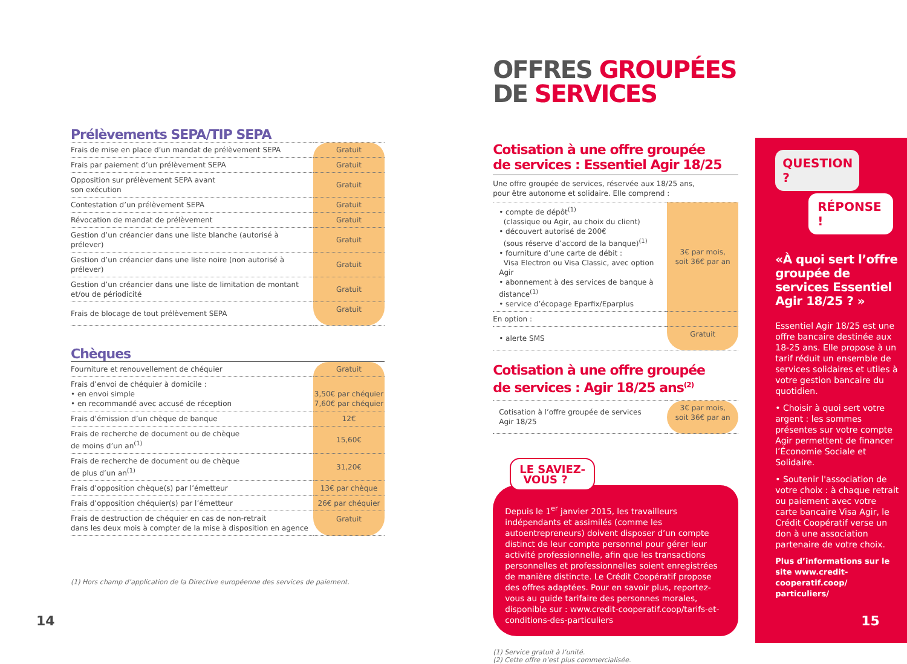Prélèvements SEPA/TIP SEPA
| Frais de mise en place d’un mandat de prélèvement SEPA | Gratuit |
| Frais par paiement d’un prélèvement SEPA | Gratuit |
| Opposition sur prélèvement SEPA avant son exécution | Gratuit |
| Contestation d’un prélèvement SEPA | Gratuit |
| Révocation de mandat de prélèvement | Gratuit |
| Gestion d’un créancier dans une liste blanche (autorisé à prélever) | Gratuit |
| Gestion d’un créancier dans une liste noire (non autorisé à prélever) | Gratuit |
| Gestion d’un créancier dans une liste de limitation de montant et/ou de périodicité | Gratuit |
| Frais de blocage de tout prélèvement SEPA | Gratuit |
Chèques
| Fourniture et renouvellement de chéquier | Gratuit |
| Frais d’envoi de chéquier à domicile : • en envoi simple • en recommandé avec accusé de réception | 3,50€ par chéquier 7,60€ par chéquier |
| Frais d’émission d’un chèque de banque | 12€ |
| Frais de recherche de document ou de chèque de moins d’un an<sup>(1)</sup> | 15,60€ |
| Frais de recherche de document ou de chèque de plus d’un an<sup>(1)</sup> | 31,20€ |
| Frais d’opposition chèque(s) par l’émetteur | 13€ par chèque |
| Frais d’opposition chéquier(s) par l’émetteur | 26€ par chéquier |
| Frais de destruction de chéquier en cas de non-retrait dans les deux mois à compter de la mise à disposition en agence | Gratuit |
(1) Hors champ d’application de la Directive européenne des services de paiement.
14
OFFRES GROUPÉES
DE SERVICES
Cotisation à une offre groupée
de services : Essentiel Agir 18/25
| Une offre groupée de services, réservée aux 18/25 ans, pour être autonome et solidaire. Elle comprend : | |
| • compte de dépôt<sup>(1)</sup> (classique ou Agir, au choix du client) • découvert autorisé de 200€ (sous réserve d’accord de la banque)<sup>(1)</sup> • fourniture d’une carte de débit : Visa Electron ou Visa Classic, avec option Agir • abonnement à des services de banque à distance<sup>(1)</sup> • service d’écopage Eparfix/Eparplus | 3€ par mois, soit 36€ par an |
| En option : | |
| • alerte SMS | Gratuit |
Cotisation à une offre groupée
de services : Agir 18/25 ans<sup>(2)</sup>
| Cotisation à l’offre groupée de services Agir 18/25 | 3€ par mois, soit 36€ par an |
LE SAVIEZ-
VOUS ?
Depuis le 1<sup>er</sup> janvier 2015, les travailleurs indépendants et assimilés (comme les autoentrepreneurs) doivent disposer d’un compte distinct de leur compte personnel pour gérer leur activité professionnelle, afin que les transactions personnelles et professionnelles soient enregistrées de manière distincte. Le Crédit Coopératif propose des offres adaptées. Pour en savoir plus, reportez-vous au guide tarifaire des personnes morales, disponible sur : www.credit-cooperatif.coop/tarifs-et-conditions-des-particuliers
(1) Service gratuit à l’unité.
(2) Cette offre n’est plus commercialisée.
QUESTION ?
RÉPONSE !
«À quoi sert l’offre groupée de services Essentiel Agir 18/25 ? »
Essentiel Agir 18/25 est une offre bancaire destinée aux 18-25 ans. Elle propose à un tarif réduit un ensemble de services solidaires et utiles à votre gestion bancaire du quotidien.
• Choisir à quoi sert votre argent : les sommes présentes sur votre compte Agir permettent de financer l’Économie Sociale et Solidaire.
• Soutenir l'association de votre choix : à chaque retrait ou paiement avec votre carte bancaire Visa Agir, le Crédit Coopératif verse un don à une association partenaire de votre choix.
Plus d’informations sur le site www.credit-cooperatif.coop/ particuliers/
15